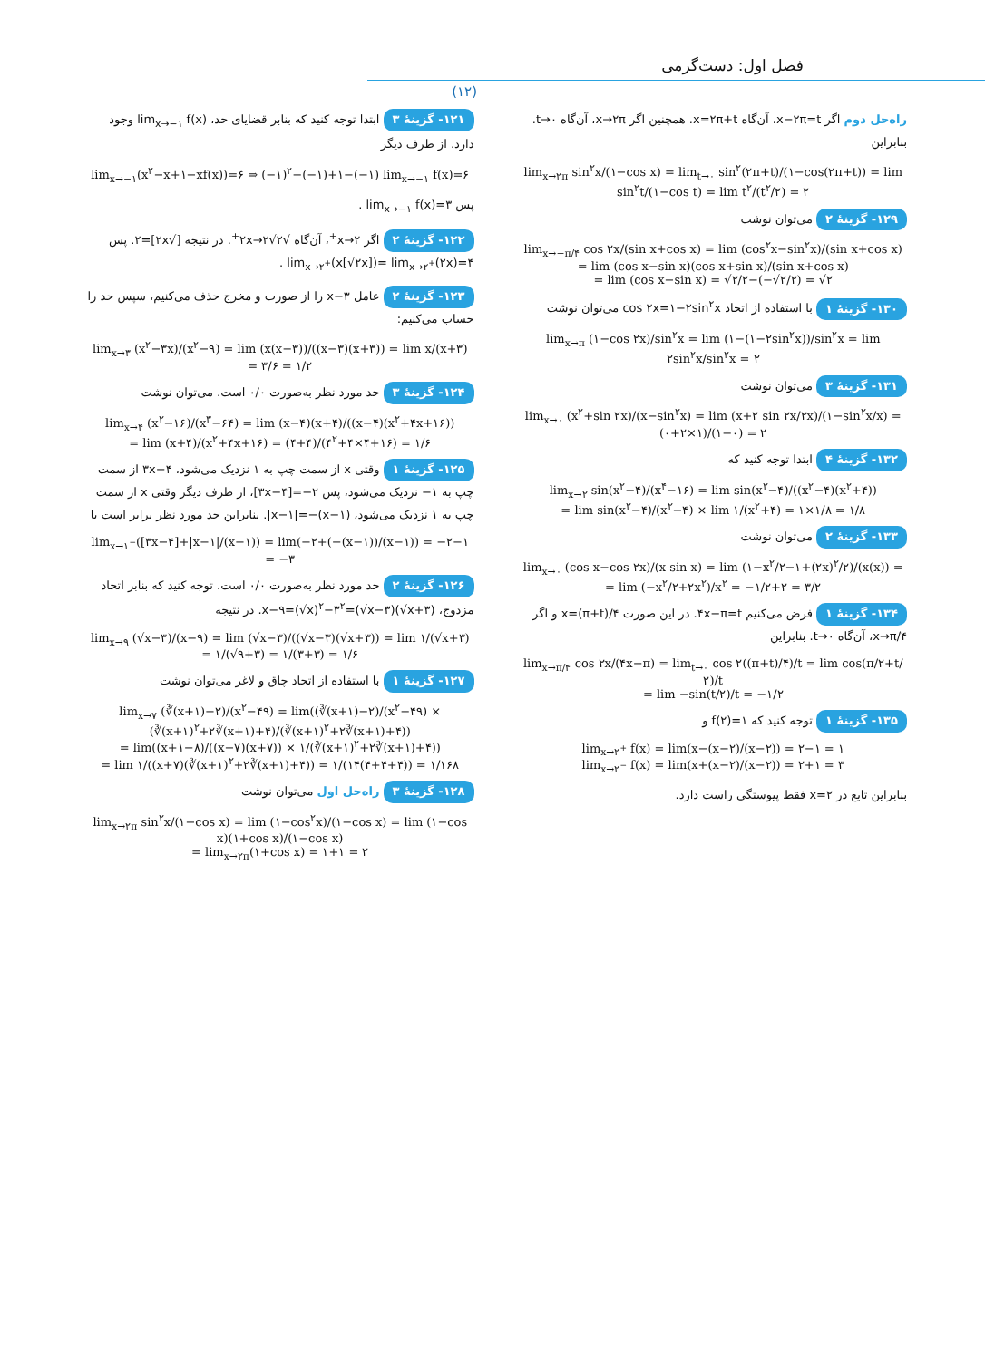فصل اول: دست‌گرمی
(۱۲)
۱۲۱- گزینهٔ ۳ ابتدا توجه کنید که بنابر قضایای حد، lim<sub>x→−۱</sub> f(x) وجود دارد. از طرف دیگر
lim<sub>x→−۱</sub>(x<sup>۲</sup>−x+۱−xf(x))=۶ ⇒ (−۱)<sup>۲</sup>−(−۱)+۱−(−۱) lim<sub>x→−۱</sub> f(x)=۶
پس lim<sub>x→−۱</sub> f(x)=۳ .
۱۲۲- گزینهٔ ۲ اگر x→۲<sup>+</sup>، آن‌گاه √۲x→۲√۲<sup>+</sup>. در نتیجه [√۲x]=۲. پس lim<sub>x→۲<sup>+</sup></sub>(x[√۲x])= lim<sub>x→۲<sup>+</sup></sub>(۲x)=۴ .
۱۲۳- گزینهٔ ۲ عامل x−۳ را از صورت و مخرج حذف می‌کنیم، سپس حد را حساب می‌کنیم:
lim<sub>x→۳</sub> (x<sup>۲</sup>−۳x)/(x<sup>۲</sup>−۹) = lim (x(x−۳))/((x−۳)(x+۳)) = lim x/(x+۳) = ۳/۶ = ۱/۲
۱۲۴- گزینهٔ ۳ حد مورد نظر به‌صورت ۰/۰ است. می‌توان نوشت
lim<sub>x→۴</sub> (x<sup>۲</sup>−۱۶)/(x<sup>۳</sup>−۶۴) = lim (x−۴)(x+۴)/((x−۴)(x<sup>۲</sup>+۴x+۱۶))
= lim (x+۴)/(x<sup>۲</sup>+۴x+۱۶) = (۴+۴)/(۴<sup>۲</sup>+۴×۴+۱۶) = ۱/۶
۱۲۵- گزینهٔ ۱ وقتی x از سمت چپ به ۱ نزدیک می‌شود، ۳x−۴ از سمت چپ به ۱− نزدیک می‌شود، پس ۲−=[۳x−۴]، از طرف دیگر وقتی x از سمت چپ به ۱ نزدیک می‌شود، (x−۱)−=|x−۱|. بنابراین حد مورد نظر برابر است با
lim<sub>x→۱<sup>−</sup></sub>([۳x−۴]+|x−۱|/(x−۱)) = lim(−۲+(−(x−۱))/(x−۱)) = −۲−۱ = −۳
۱۲۶- گزینهٔ ۲ حد مورد نظر به‌صورت ۰/۰ است. توجه کنید که بنابر اتحاد مزدوج، x−۹=(√x)<sup>۲</sup>−۳<sup>۲</sup>=(√x−۳)(√x+۳). در نتیجه
lim<sub>x→۹</sub> (√x−۳)/(x−۹) = lim (√x−۳)/((√x−۳)(√x+۳)) = lim ۱/(√x+۳)
= ۱/(√۹+۳) = ۱/(۳+۳) = ۱/۶
۱۲۷- گزینهٔ ۱ با استفاده از اتحاد چاق و لاغر می‌توان نوشت
lim<sub>x→۷</sub> (∛(x+۱)−۲)/(x<sup>۲</sup>−۴۹) = lim((∛(x+۱)−۲)/(x<sup>۲</sup>−۴۹) × (∛(x+۱)<sup>۲</sup>+۲∛(x+۱)+۴)/(∛(x+۱)<sup>۲</sup>+۲∛(x+۱)+۴))
= lim((x+۱−۸)/((x−۷)(x+۷)) × ۱/(∛(x+۱)<sup>۲</sup>+۲∛(x+۱)+۴))
= lim ۱/((x+۷)(∛(x+۱)<sup>۲</sup>+۲∛(x+۱)+۴)) = ۱/(۱۴(۴+۴+۴)) = ۱/۱۶۸
۱۲۸- گزینهٔ ۳ راه‌حل اول می‌توان نوشت
lim<sub>x→۲π</sub> sin<sup>۲</sup>x/(۱−cos x) = lim (۱−cos<sup>۲</sup>x)/(۱−cos x) = lim (۱−cos x)(۱+cos x)/(۱−cos x)
= lim<sub>x→۲π</sub>(۱+cos x) = ۱+۱ = ۲
راه‌حل دوم اگر x−۲π=t، آن‌گاه x=۲π+t. همچنین اگر x→۲π، آن‌گاه t→۰. بنابراین
lim<sub>x→۲π</sub> sin<sup>۲</sup>x/(۱−cos x) = lim<sub>t→۰</sub> sin<sup>۲</sup>(۲π+t)/(۱−cos(۲π+t)) = lim sin<sup>۲</sup>t/(۱−cos t) = lim t<sup>۲</sup>/(t<sup>۲</sup>/۲) = ۲
۱۲۹- گزینهٔ ۲ می‌توان نوشت
lim<sub>x→−π/۴</sub> cos ۲x/(sin x+cos x) = lim (cos<sup>۲</sup>x−sin<sup>۲</sup>x)/(sin x+cos x)
= lim (cos x−sin x)(cos x+sin x)/(sin x+cos x)
= lim (cos x−sin x) = √۲/۲−(−√۲/۲) = √۲
۱۳۰- گزینهٔ ۱ با استفاده از اتحاد cos ۲x=۱−۲sin<sup>۲</sup>x می‌توان نوشت
lim<sub>x→π</sub> (۱−cos ۲x)/sin<sup>۲</sup>x = lim (۱−(۱−۲sin<sup>۲</sup>x))/sin<sup>۲</sup>x = lim ۲sin<sup>۲</sup>x/sin<sup>۲</sup>x = ۲
۱۳۱- گزینهٔ ۳ می‌توان نوشت
lim<sub>x→۰</sub> (x<sup>۲</sup>+sin ۲x)/(x−sin<sup>۲</sup>x) = lim (x+۲ sin ۲x/۲x)/(۱−sin<sup>۲</sup>x/x) = (۰+۲×۱)/(۱−۰) = ۲
۱۳۲- گزینهٔ ۴ ابتدا توجه کنید که
lim<sub>x→۲</sub> sin(x<sup>۲</sup>−۴)/(x<sup>۴</sup>−۱۶) = lim sin(x<sup>۲</sup>−۴)/((x<sup>۲</sup>−۴)(x<sup>۲</sup>+۴))
= lim sin(x<sup>۲</sup>−۴)/(x<sup>۲</sup>−۴) × lim ۱/(x<sup>۲</sup>+۴) = ۱×۱/۸ = ۱/۸
۱۳۳- گزینهٔ ۲ می‌توان نوشت
lim<sub>x→۰</sub> (cos x−cos ۲x)/(x sin x) = lim (۱−x<sup>۲</sup>/۲−۱+(۲x)<sup>۲</sup>/۲)/(x(x)) =
= lim (−x<sup>۲</sup>/۲+۲x<sup>۲</sup>)/x<sup>۲</sup> = −۱/۲+۲ = ۳/۲
۱۳۴- گزینهٔ ۱ فرض می‌کنیم ۴x−π=t. در این صورت x=(π+t)/۴ و اگر x→π/۴، آن‌گاه t→۰. بنابراین
lim<sub>x→π/۴</sub> cos ۲x/(۴x−π) = lim<sub>t→۰</sub> cos ۲((π+t)/۴)/t = lim cos(π/۲+t/۲)/t
= lim −sin(t/۲)/t = −۱/۲
۱۳۵- گزینهٔ ۱ توجه کنید که f(۲)=۱ و
lim<sub>x→۲<sup>+</sup></sub> f(x) = lim(x−(x−۲)/(x−۲)) = ۲−۱ = ۱
lim<sub>x→۲<sup>−</sup></sub> f(x) = lim(x+(x−۲)/(x−۲)) = ۲+۱ = ۳
بنابراین تابع در x=۲ فقط پیوستگی راست دارد.